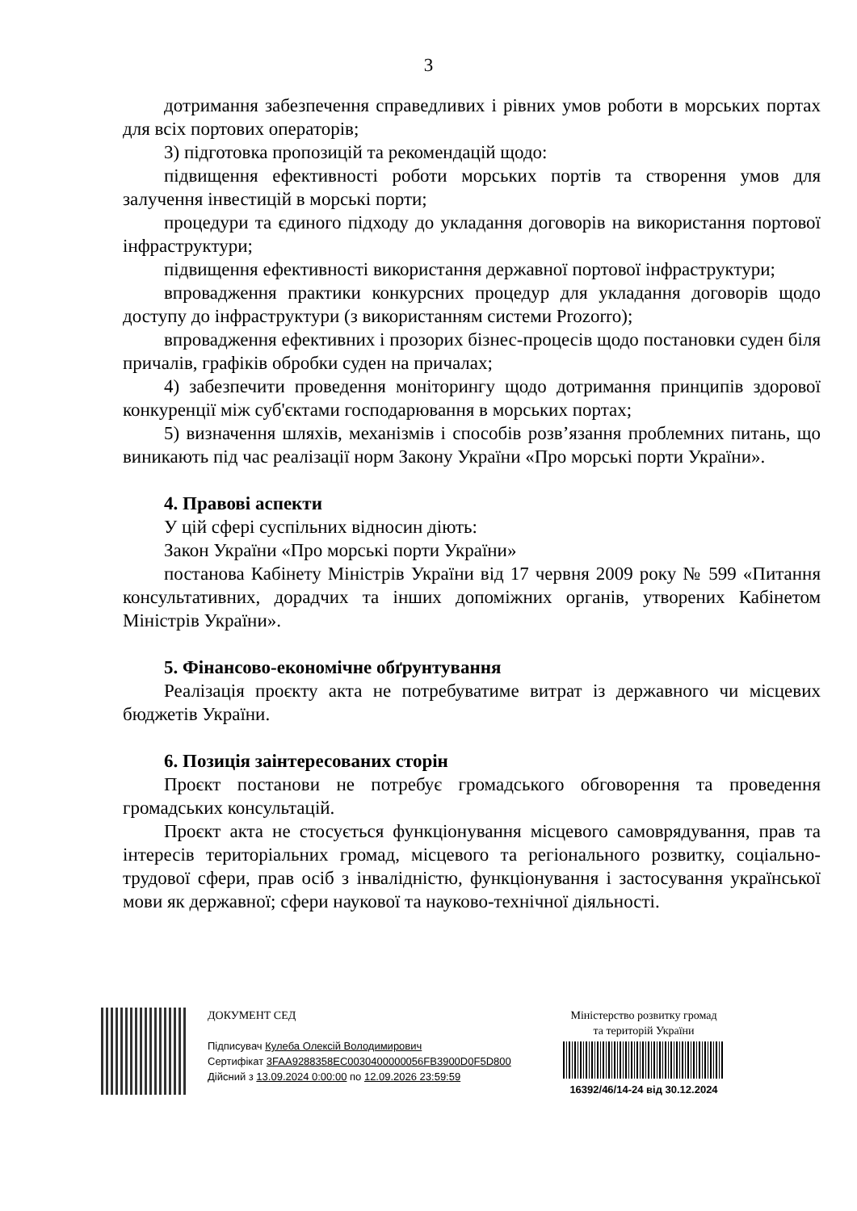3
дотримання забезпечення справедливих і рівних умов роботи в морських портах для всіх портових операторів;
3) підготовка пропозицій та рекомендацій щодо:
підвищення ефективності роботи морських портів та створення умов для залучення інвестицій в морські порти;
процедури та єдиного підходу до укладання договорів на використання портової інфраструктури;
підвищення ефективності використання державної портової інфраструктури;
впровадження практики конкурсних процедур для укладання договорів щодо доступу до інфраструктури (з використанням системи Prozorro);
впровадження ефективних і прозорих бізнес-процесів щодо постановки суден біля причалів, графіків обробки суден на причалах;
4) забезпечити проведення моніторингу щодо дотримання принципів здорової конкуренції між суб'єктами господарювання в морських портах;
5) визначення шляхів, механізмів і способів розв’язання проблемних питань, що виникають під час реалізації норм Закону України «Про морські порти України».
4. Правові аспекти
У цій сфері суспільних відносин діють:
Закон України «Про морські порти України»
постанова Кабінету Міністрів України від 17 червня 2009 року № 599 «Питання консультативних, дорадчих та інших допоміжних органів, утворених Кабінетом Міністрів України».
5. Фінансово-економічне обґрунтування
Реалізація проєкту акта не потребуватиме витрат із державного чи місцевих бюджетів України.
6. Позиція заінтересованих сторін
Проєкт постанови не потребує громадського обговорення та проведення громадських консультацій.
Проєкт акта не стосується функціонування місцевого самоврядування, прав та інтересів територіальних громад, місцевого та регіонального розвитку, соціально-трудової сфери, прав осіб з інвалідністю, функціонування і застосування української мови як державної; сфери наукової та науково-технічної діяльності.
ДОКУМЕНТ СЕД
Підписувач Кулеба Олексій Володимирович
Сертифікат 3FAA9288358EC0030400000056FB3900D0F5D800
Дійсний з 13.09.2024 0:00:00 по 12.09.2026 23:59:59
Міністерство розвитку громад
та територій України
16392/46/14-24 від 30.12.2024